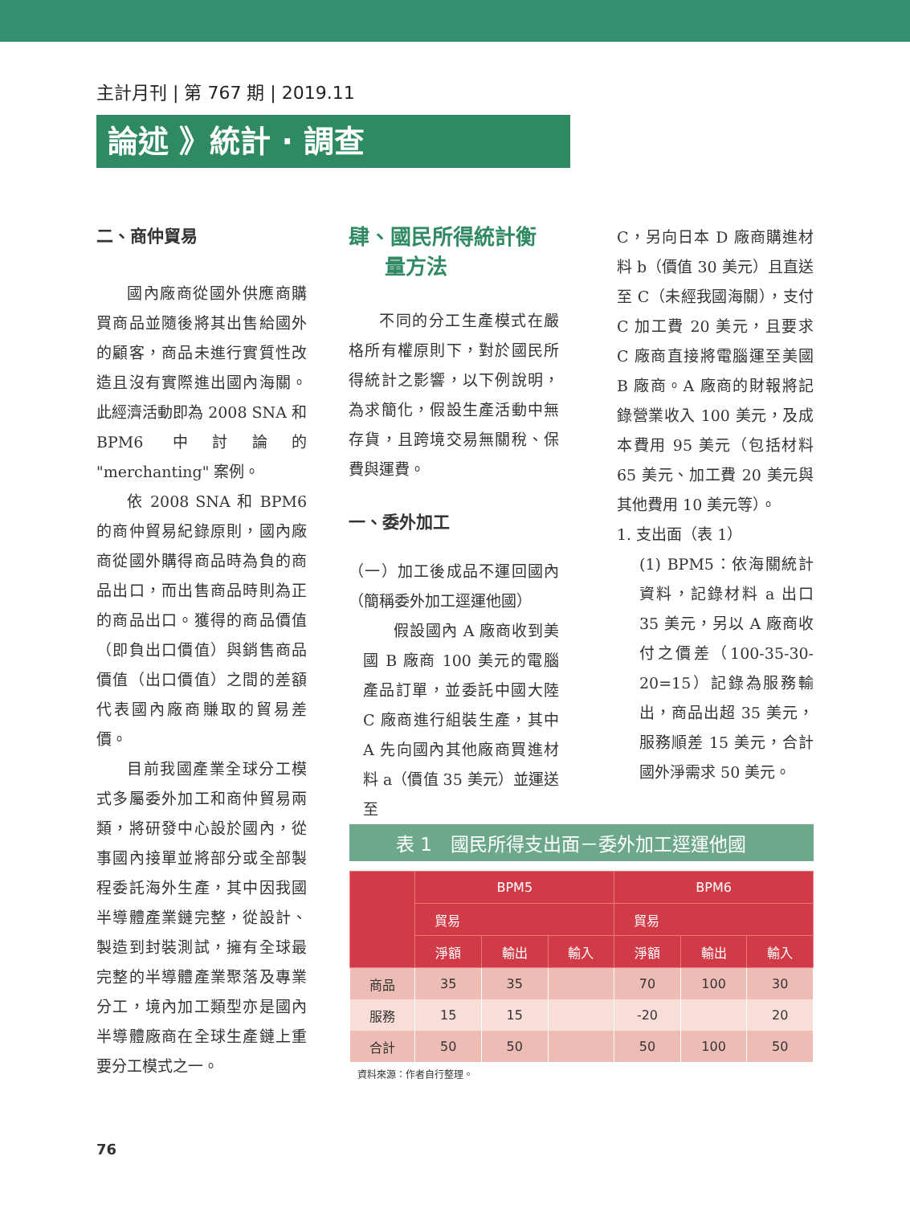主計月刊 | 第 767 期 | 2019.11
論述 》統計 · 調查
二、商仲貿易
國內廠商從國外供應商購買商品並隨後將其出售給國外的顧客，商品未進行實質性改造且沒有實際進出國內海關。此經濟活動即為 2008 SNA 和 BPM6 中討論的 "merchanting" 案例。
依 2008 SNA 和 BPM6 的商仲貿易紀錄原則，國內廠商從國外購得商品時為負的商品出口，而出售商品時則為正的商品出口。獲得的商品價值（即負出口價值）與銷售商品價值（出口價值）之間的差額代表國內廠商賺取的貿易差價。
目前我國產業全球分工模式多屬委外加工和商仲貿易兩類，將研發中心設於國內，從事國內接單並將部分或全部製程委託海外生產，其中因我國半導體產業鏈完整，從設計、製造到封裝測試，擁有全球最完整的半導體產業聚落及專業分工，境內加工類型亦是國內半導體廠商在全球生產鏈上重要分工模式之一。
肆、國民所得統計衡
量方法
不同的分工生產模式在嚴格所有權原則下，對於國民所得統計之影響，以下例說明，為求簡化，假設生產活動中無存貨，且跨境交易無關稅、保費與運費。
一、委外加工
（一）加工後成品不運回國內（簡稱委外加工逕運他國）
假設國內 A 廠商收到美國 B 廠商 100 美元的電腦產品訂單，並委託中國大陸 C 廠商進行組裝生產，其中 A 先向國內其他廠商買進材料 a（價值 35 美元）並運送至
C，另向日本 D 廠商購進材料 b（價值 30 美元）且直送至 C（未經我國海關），支付 C 加工費 20 美元，且要求 C 廠商直接將電腦運至美國 B 廠商。A 廠商的財報將記錄營業收入 100 美元，及成本費用 95 美元（包括材料 65 美元、加工費 20 美元與其他費用 10 美元等）。
1. 支出面（表 1）
(1) BPM5：依海關統計資料，記錄材料 a 出口 35 美元，另以 A 廠商收付之價差（100-35-30-20=15）記錄為服務輸出，商品出超 35 美元，服務順差 15 美元，合計國外淨需求 50 美元。
表 1　國民所得支出面－委外加工逕運他國
| | BPM5 | | | BPM6 | | |
| --- | --- | --- | --- | --- | --- | --- |
| | 貿易 | | | 貿易 | | |
| | 淨額 | 輸出 | 輸入 | 淨額 | 輸出 | 輸入 |
| 商品 | 35 | 35 | | 70 | 100 | 30 |
| 服務 | 15 | 15 | | -20 | | 20 |
| 合計 | 50 | 50 | | 50 | 100 | 50 |
資料來源：作者自行整理。
76